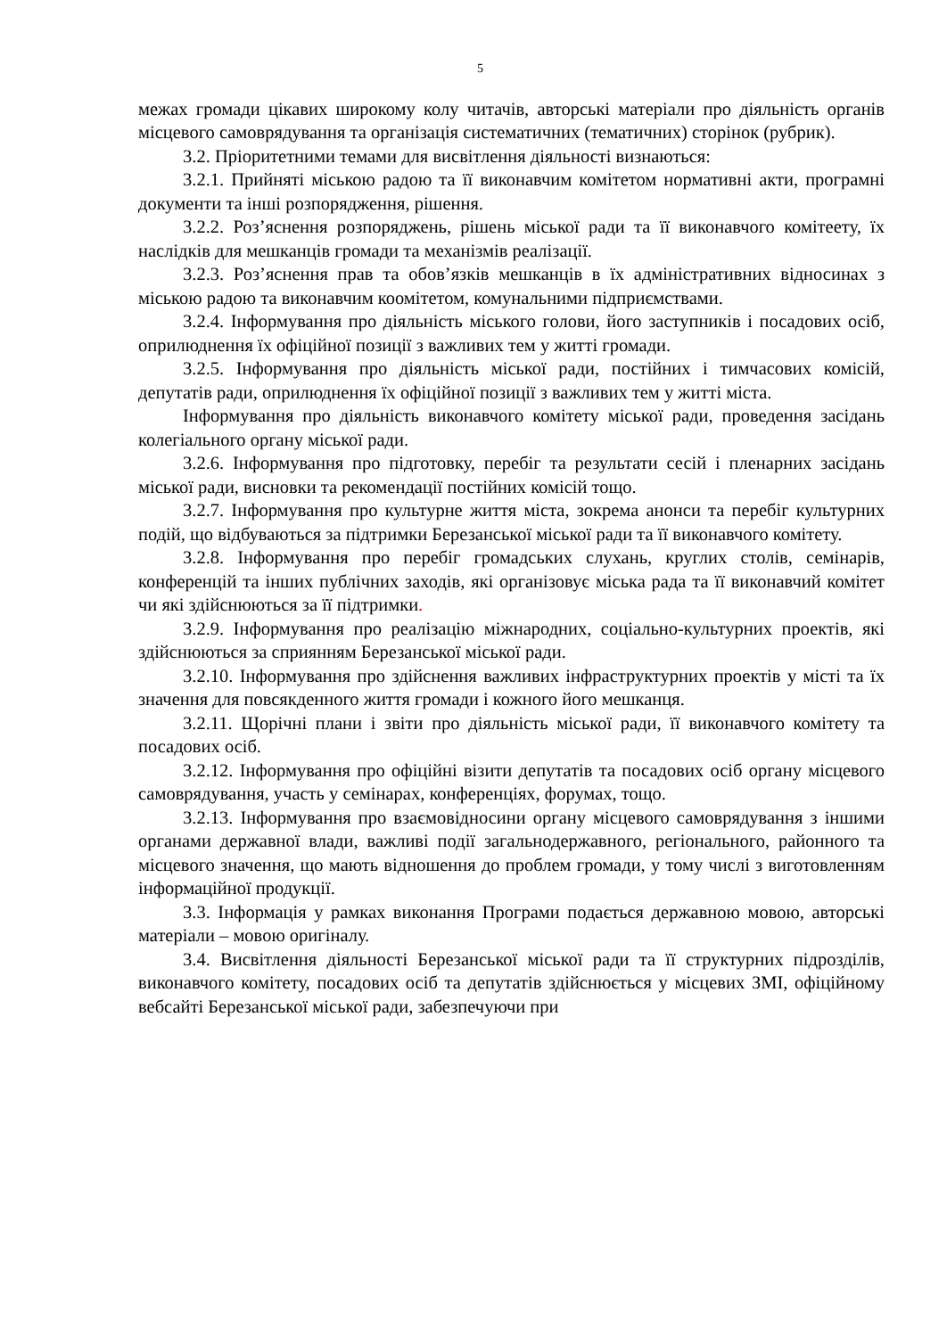5
межах громади цікавих широкому колу читачів, авторські матеріали про діяльність органів місцевого самоврядування та організація систематичних (тематичних) сторінок (рубрик).
3.2. Пріоритетними темами для висвітлення діяльності визнаються:
3.2.1. Прийняті міською радою та її виконавчим комітетом нормативні акти, програмні документи та інші розпорядження, рішення.
3.2.2. Роз’яснення розпоряджень, рішень міської ради та її виконавчого комітеету, їх наслідків для мешканців громади та механізмів реалізації.
3.2.3. Роз’яснення прав та обов’язків мешканців в їх адміністративних відносинах з міською радою та виконавчим коомітетом, комунальними підприємствами.
3.2.4. Інформування про діяльність міського голови, його заступників і посадових осіб, оприлюднення їх офіційної позиції з важливих тем у житті громади.
3.2.5. Інформування про діяльність міської ради, постійних і тимчасових комісій, депутатів ради, оприлюднення їх офіційної позиції з важливих тем у житті міста.
Інформування про діяльність виконавчого комітету міської ради, проведення засідань колегіального органу міської ради.
3.2.6. Інформування про підготовку, перебіг та результати сесій і пленарних засідань міської ради, висновки та рекомендації постійних комісій тощо.
3.2.7. Інформування про культурне життя міста, зокрема анонси та перебіг культурних подій, що відбуваються за підтримки Березанської міської ради та її виконавчого комітету.
3.2.8. Інформування про перебіг громадських слухань, круглих столів, семінарів, конференцій та інших публічних заходів, які організовує міська рада та її виконавчий комітет чи які здійснюються за її підтримки.
3.2.9. Інформування про реалізацію міжнародних, соціально-культурних проектів, які здійснюються за сприянням Березанської міської ради.
3.2.10. Інформування про здійснення важливих інфраструктурних проектів у місті та їх значення для повсякденного життя громади і кожного його мешканця.
3.2.11. Щорічні плани і звіти про діяльність міської ради, її виконавчого комітету та посадових осіб.
3.2.12. Інформування про офіційні візити депутатів та посадових осіб органу місцевого самоврядування, участь у семінарах, конференціях, форумах, тощо.
3.2.13. Інформування про взаємовідносини органу місцевого самоврядування з іншими органами державної влади, важливі події загальнодержавного, регіонального, районного та місцевого значення, що мають відношення до проблем громади, у тому числі з виготовленням інформаційної продукції.
3.3. Інформація у рамках виконання Програми подається державною мовою, авторські матеріали – мовою оригіналу.
3.4. Висвітлення діяльності Березанської міської ради та її структурних підрозділів, виконавчого комітету, посадових осіб та депутатів здійснюється у місцевих ЗМІ, офіційному вебсайті Березанської міської ради, забезпечуючи при